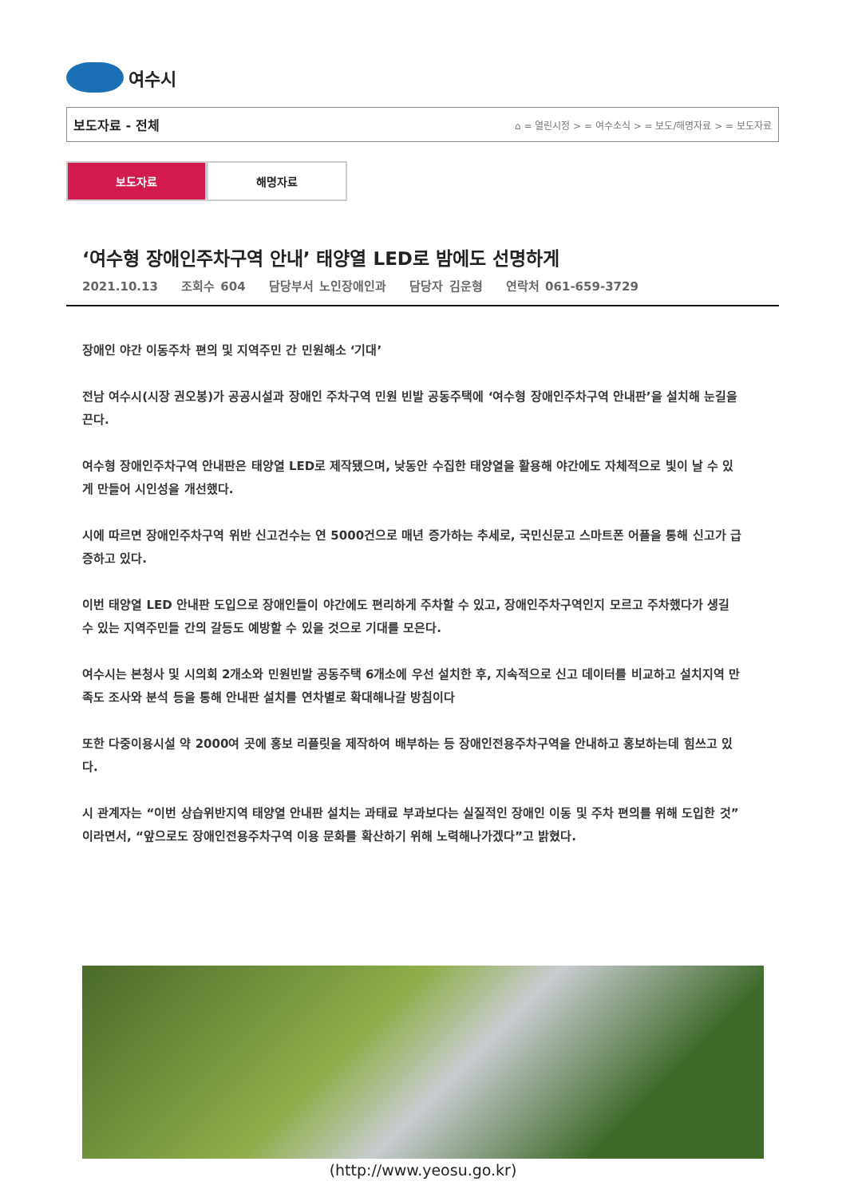여수시
보도자료 - 전체 ⌂ = 열린시정 > = 여수소식 > = 보도/해명자료 > = 보도자료
보도자료 해명자료
‘여수형 장애인주차구역 안내’ 태양열 LED로 밤에도 선명하게
2021.10.13 조회수 604 담당부서 노인장애인과 담당자 김운형 연락처 061-659-3729
장애인 야간 이동주차 편의 및 지역주민 간 민원해소 ‘기대’
전남 여수시(시장 권오봉)가 공공시설과 장애인 주차구역 민원 빈발 공동주택에 ‘여수형 장애인주차구역 안내판’을 설치해 눈길을 끈다.
여수형 장애인주차구역 안내판은 태양열 LED로 제작됐으며, 낮동안 수집한 태양열을 활용해 야간에도 자체적으로 빛이 날 수 있게 만들어 시인성을 개선했다.
시에 따르면 장애인주차구역 위반 신고건수는 연 5000건으로 매년 증가하는 추세로, 국민신문고 스마트폰 어플을 통해 신고가 급증하고 있다.
이번 태양열 LED 안내판 도입으로 장애인들이 야간에도 편리하게 주차할 수 있고, 장애인주차구역인지 모르고 주차했다가 생길 수 있는 지역주민들 간의 갈등도 예방할 수 있을 것으로 기대를 모은다.
여수시는 본청사 및 시의회 2개소와 민원빈발 공동주택 6개소에 우선 설치한 후, 지속적으로 신고 데이터를 비교하고 설치지역 만족도 조사와 분석 등을 통해 안내판 설치를 연차별로 확대해나갈 방침이다
또한 다중이용시설 약 2000여 곳에 홍보 리플릿을 제작하여 배부하는 등 장애인전용주차구역을 안내하고 홍보하는데 힘쓰고 있다.
시 관계자는 “이번 상습위반지역 태양열 안내판 설치는 과태료 부과보다는 실질적인 장애인 이동 및 주차 편의를 위해 도입한 것”이라면서, “앞으로도 장애인전용주차구역 이용 문화를 확산하기 위해 노력해나가겠다”고 밝혔다.
(http://www.yeosu.go.kr)